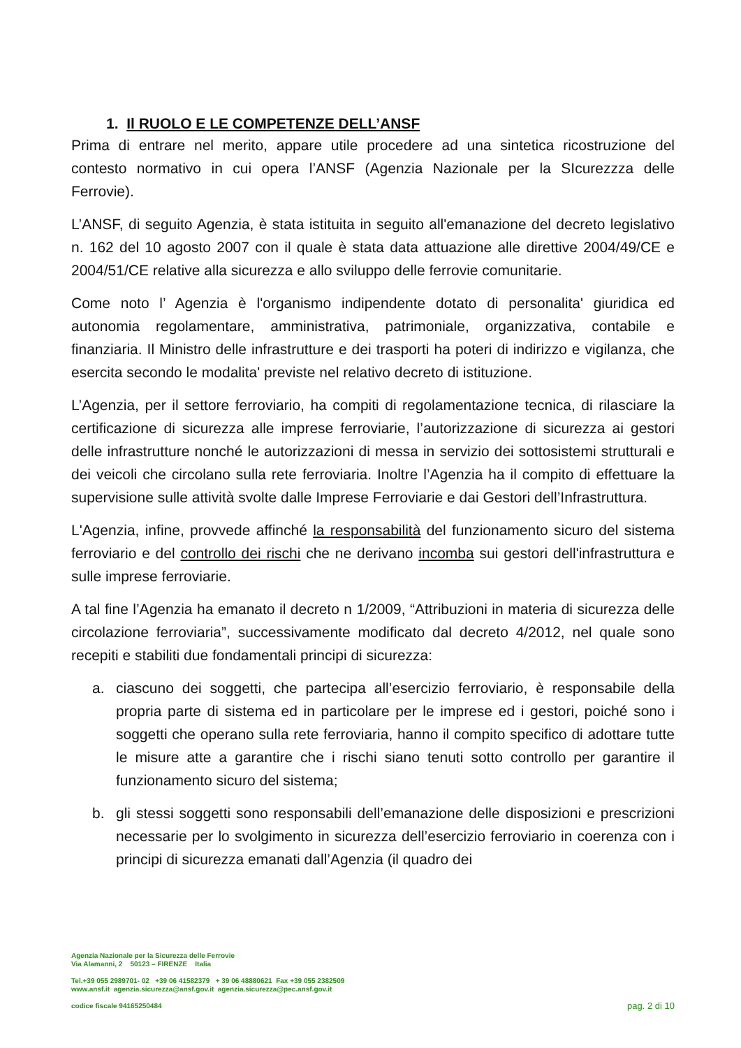1. Il RUOLO E LE COMPETENZE DELL’ANSF
Prima di entrare nel merito, appare utile procedere ad una sintetica ricostruzione del contesto normativo in cui opera l’ANSF (Agenzia Nazionale per la SIcurezzza delle Ferrovie).
L’ANSF, di seguito Agenzia, è stata istituita in seguito all'emanazione del decreto legislativo n. 162 del 10 agosto 2007 con il quale è stata data attuazione alle direttive 2004/49/CE e 2004/51/CE relative alla sicurezza e allo sviluppo delle ferrovie comunitarie.
Come noto l’ Agenzia è l'organismo indipendente dotato di personalita' giuridica ed autonomia regolamentare, amministrativa, patrimoniale, organizzativa, contabile e finanziaria. Il Ministro delle infrastrutture e dei trasporti ha poteri di indirizzo e vigilanza, che esercita secondo le modalita' previste nel relativo decreto di istituzione.
L’Agenzia, per il settore ferroviario, ha compiti di regolamentazione tecnica, di rilasciare la certificazione di sicurezza alle imprese ferroviarie, l’autorizzazione di sicurezza ai gestori delle infrastrutture nonché le autorizzazioni di messa in servizio dei sottosistemi strutturali e dei veicoli che circolano sulla rete ferroviaria. Inoltre l’Agenzia ha il compito di effettuare la supervisione sulle attività svolte dalle Imprese Ferroviarie e dai Gestori dell’Infrastruttura.
L'Agenzia, infine, provvede affinché la responsabilità del funzionamento sicuro del sistema ferroviario e del controllo dei rischi che ne derivano incomba sui gestori dell'infrastruttura e sulle imprese ferroviarie.
A tal fine l’Agenzia ha emanato il decreto n 1/2009, “Attribuzioni in materia di sicurezza delle circolazione ferroviaria”, successivamente modificato dal decreto 4/2012, nel quale sono recepiti e stabiliti due fondamentali principi di sicurezza:
a. ciascuno dei soggetti, che partecipa all’esercizio ferroviario, è responsabile della propria parte di sistema ed in particolare per le imprese ed i gestori, poiché sono i soggetti che operano sulla rete ferroviaria, hanno il compito specifico di adottare tutte le misure atte a garantire che i rischi siano tenuti sotto controllo per garantire il funzionamento sicuro del sistema;
b. gli stessi soggetti sono responsabili dell’emanazione delle disposizioni e prescrizioni necessarie per lo svolgimento in sicurezza dell’esercizio ferroviario in coerenza con i principi di sicurezza emanati dall’Agenzia (il quadro dei
Agenzia Nazionale per la Sicurezza delle Ferrovie
Via Alamanni, 2 50123 – FIRENZE Italia
Tel.+39 055 2989701- 02 +39 06 41582379 + 39 06 48880621 Fax +39 055 2382509
www.ansf.it agenzia.sicurezza@ansf.gov.it agenzia.sicurezza@pec.ansf.gov.it
codice fiscale 94165250484
pag. 2 di 10